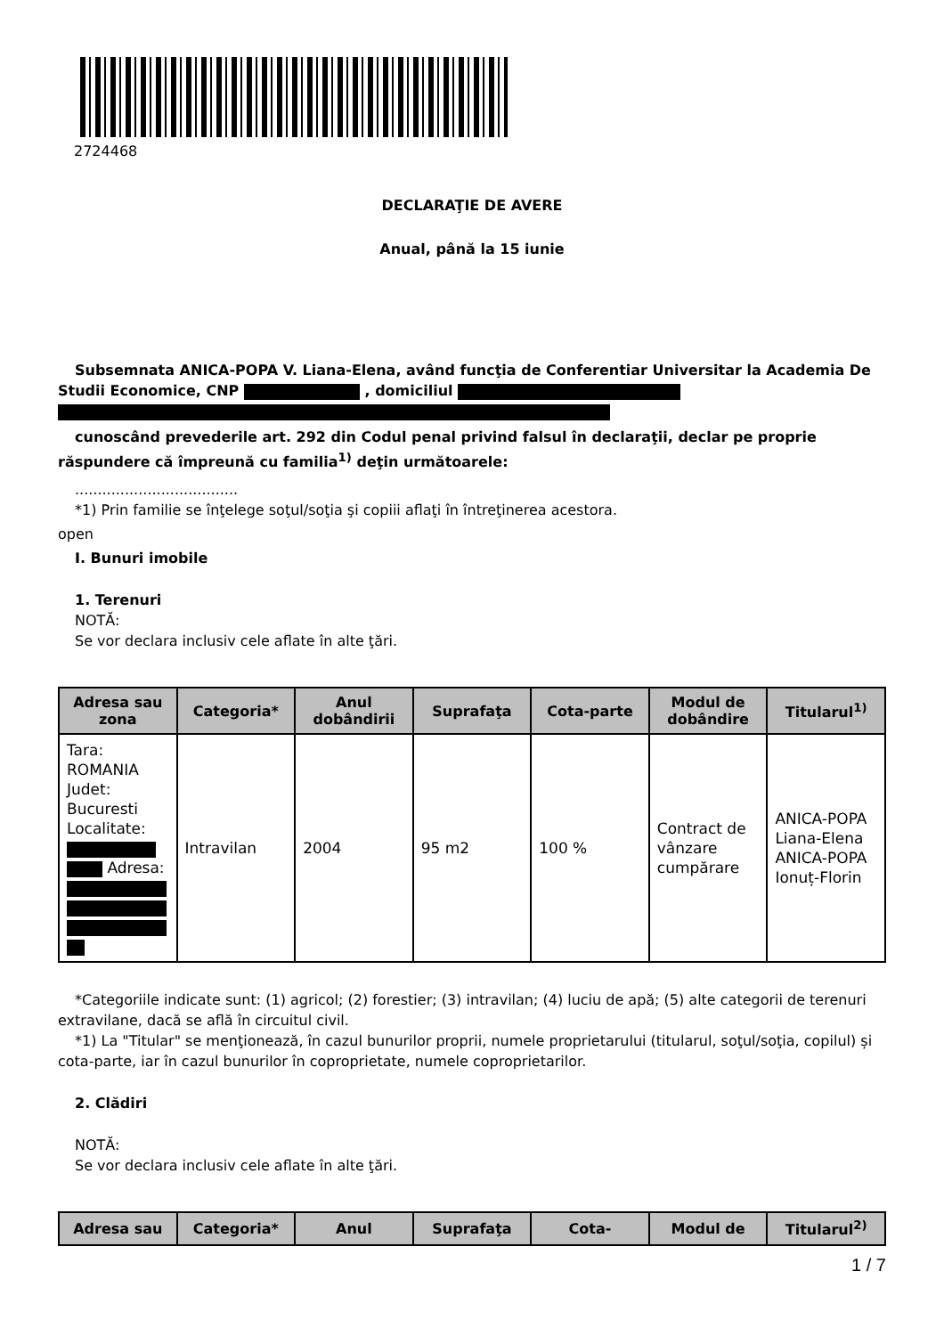2724468
DECLARAŢIE DE AVERE
Anual, până la 15 iunie
Subsemnata ANICA-POPA V. Liana-Elena, având funcţia de Conferentiar Universitar la Academia De Studii Economice, CNP , domiciliul
cunoscând prevederile art. 292 din Codul penal privind falsul în declaraţii, declar pe proprie răspundere că împreună cu familia<sup>1)</sup> deţin următoarele:
....................................
*1) Prin familie se înţelege soţul/soţia şi copiii aflaţi în întreţinerea acestora.
open
I. Bunuri imobile
1. Terenuri
NOTĂ:
Se vor declara inclusiv cele aflate în alte ţări.
| Adresa sau zona | Categoria* | Anul dobândirii | Suprafaţa | Cota-parte | Modul de dobândire | Titularul<sup>1)</sup> |
| --- | --- | --- | --- | --- | --- | --- |
| Tara: ROMANIA Judet: Bucuresti Localitate: Adresa: | Intravilan | 2004 | 95 m2 | 100 % | Contract de vânzare cumpărare | ANICA-POPA Liana-Elena ANICA-POPA Ionuț-Florin |
*Categoriile indicate sunt: (1) agricol; (2) forestier; (3) intravilan; (4) luciu de apă; (5) alte categorii de terenuri extravilane, dacă se află în circuitul civil.
*1) La "Titular" se menţionează, în cazul bunurilor proprii, numele proprietarului (titularul, soţul/soţia, copilul) și cota-parte, iar în cazul bunurilor în coproprietate, numele coproprietarilor.
2. Clădiri
NOTĂ:
Se vor declara inclusiv cele aflate în alte ţări.
| Adresa sau | Categoria* | Anul | Suprafaţa | Cota- | Modul de | Titularul<sup>2)</sup> |
| --- | --- | --- | --- | --- | --- | --- |
1 / 7